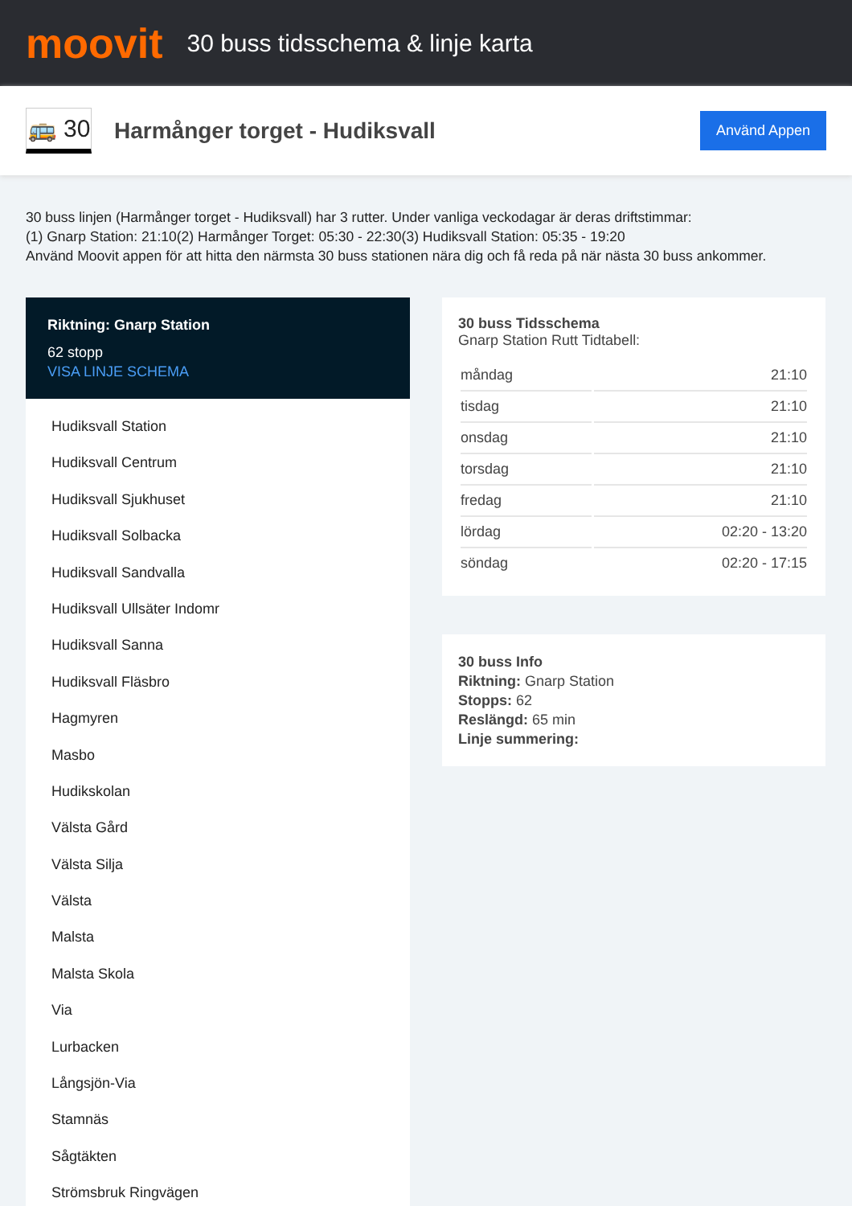moovit
30 buss tidsschema & linje karta
🚌 30
Harmånger torget - Hudiksvall
Använd Appen
30 buss linjen (Harmånger torget - Hudiksvall) har 3 rutter. Under vanliga veckodagar är deras driftstimmar:
(1) Gnarp Station: 21:10(2) Harmånger Torget: 05:30 - 22:30(3) Hudiksvall Station: 05:35 - 19:20
Använd Moovit appen för att hitta den närmsta 30 buss stationen nära dig och få reda på när nästa 30 buss ankommer.
Riktning: Gnarp Station
62 stopp
VISA LINJE SCHEMA
Hudiksvall Station
Hudiksvall Centrum
Hudiksvall Sjukhuset
Hudiksvall Solbacka
Hudiksvall Sandvalla
Hudiksvall Ullsäter Indomr
Hudiksvall Sanna
Hudiksvall Fläsbro
Hagmyren
Masbo
Hudikskolan
Välsta Gård
Välsta Silja
Välsta
Malsta
Malsta Skola
Via
Lurbacken
Långsjön-Via
Stamnäs
Sågtäkten
Strömsbruk Ringvägen
30 buss Tidsschema
Gnarp Station Rutt Tidtabell:
| måndag | 21:10 |
| tisdag | 21:10 |
| onsdag | 21:10 |
| torsdag | 21:10 |
| fredag | 21:10 |
| lördag | 02:20 - 13:20 |
| söndag | 02:20 - 17:15 |
30 buss Info
Riktning: Gnarp Station
Stopps: 62
Reslängd: 65 min
Linje summering: